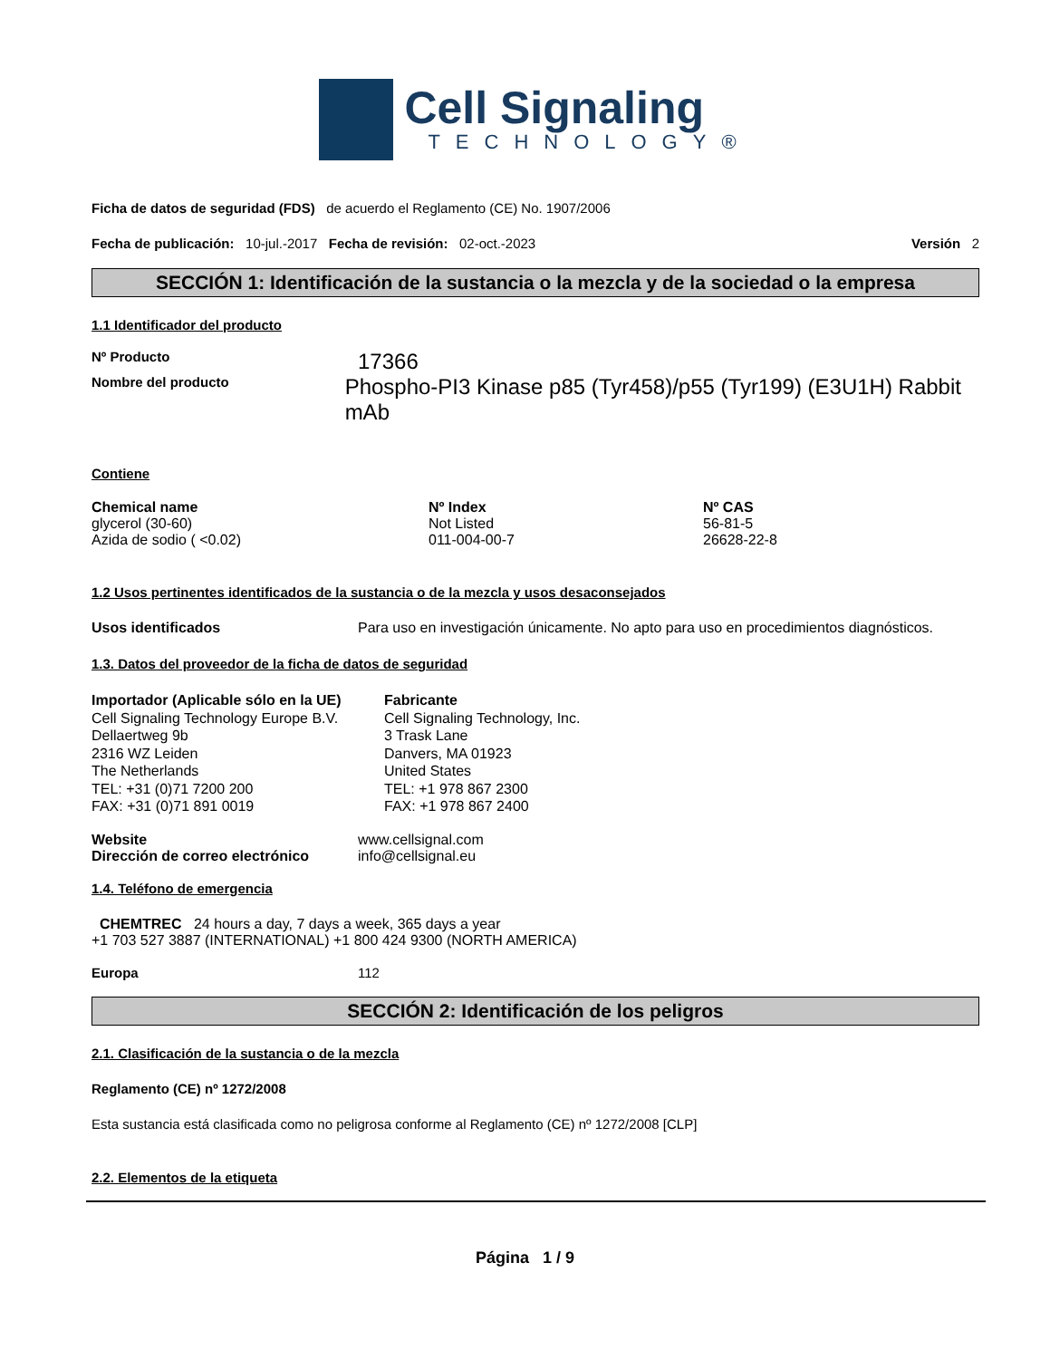Cell Signaling
TECHNOLOGY®
Ficha de datos de seguridad (FDS) de acuerdo el Reglamento (CE) No. 1907/2006
Fecha de publicación: 10-jul.-2017 Fecha de revisión: 02-oct.-2023 Versión 2
SECCIÓN 1: Identificación de la sustancia o la mezcla y de la sociedad o la empresa
1.1 Identificador del producto
Nº Producto
17366
Nombre del producto
Phospho-PI3 Kinase p85 (Tyr458)/p55 (Tyr199) (E3U1H) Rabbit mAb
Contiene
| Chemical name | Nº Index | Nº CAS |
| --- | --- | --- |
| glycerol (30-60) | Not Listed | 56-81-5 |
| Azida de sodio ( <0.02) | 011-004-00-7 | 26628-22-8 |
1.2 Usos pertinentes identificados de la sustancia o de la mezcla y usos desaconsejados
Usos identificados Para uso en investigación únicamente. No apto para uso en procedimientos diagnósticos.
1.3. Datos del proveedor de la ficha de datos de seguridad
Importador (Aplicable sólo en la UE)
Cell Signaling Technology Europe B.V.
Dellaertweg 9b
2316 WZ Leiden
The Netherlands
TEL: +31 (0)71 7200 200
FAX: +31 (0)71 891 0019
Fabricante
Cell Signaling Technology, Inc.
3 Trask Lane
Danvers, MA 01923
United States
TEL: +1 978 867 2300
FAX: +1 978 867 2400
Website
Dirección de correo electrónico
www.cellsignal.com
info@cellsignal.eu
1.4. Teléfono de emergencia
CHEMTREC 24 hours a day, 7 days a week, 365 days a year
+1 703 527 3887 (INTERNATIONAL) +1 800 424 9300 (NORTH AMERICA)
Europa 112
SECCIÓN 2: Identificación de los peligros
2.1. Clasificación de la sustancia o de la mezcla
Reglamento (CE) nº 1272/2008
Esta sustancia está clasificada como no peligrosa conforme al Reglamento (CE) nº 1272/2008 [CLP]
2.2. Elementos de la etiqueta
Página 1 / 9